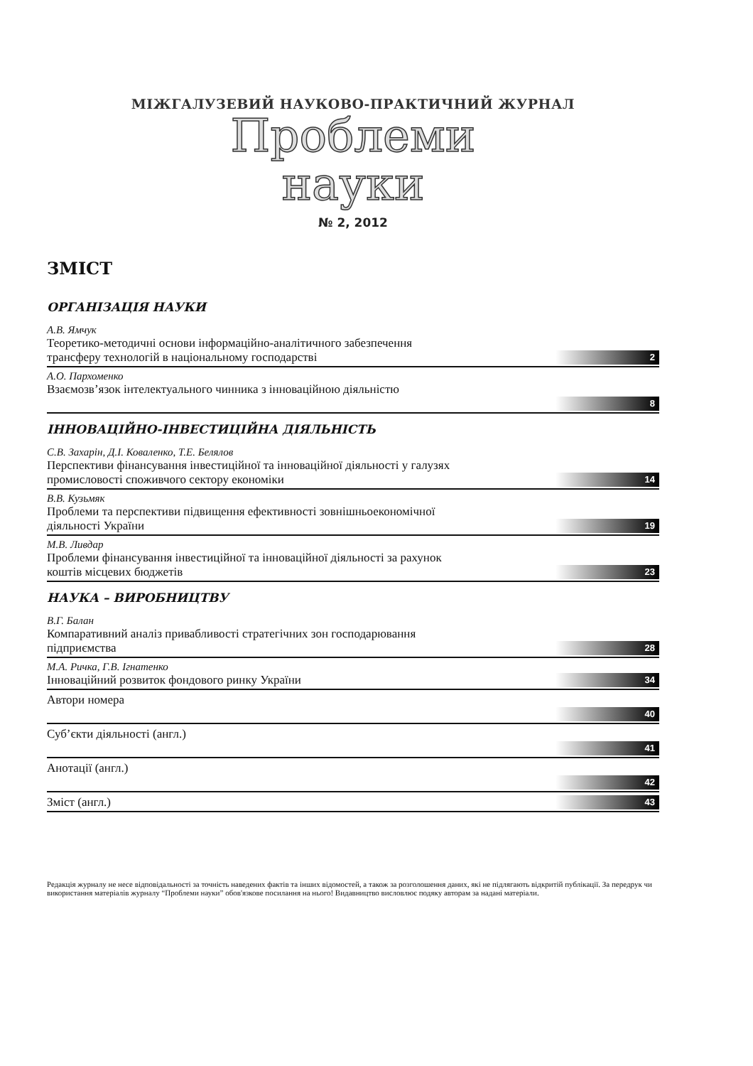МІЖГАЛУЗЕВИЙ НАУКОВО-ПРАКТИЧНИЙ ЖУРНАЛ
Проблеми
науки
№ 2, 2012
ЗМІСТ
ОРГАНІЗАЦІЯ НАУКИ
А.В. Ямчук
Теоретико-методичні основи інформаційно-аналітичного забезпечення
трансферу технологій в національному господарстві 2
А.О. Пархоменко
Взаємозв’язок інтелектуального чинника з інноваційною діяльністю
8
ІННОВАЦІЙНО-ІНВЕСТИЦІЙНА ДІЯЛЬНІСТЬ
С.В. Захарін, Д.І. Коваленко, Т.Е. Белялов
Перспективи фінансування інвестиційної та інноваційної діяльності у галузях
промисловості споживчого сектору економіки 14
В.В. Кузьмяк
Проблеми та перспективи підвищення ефективності зовнішньоекономічної
діяльності України 19
М.В. Ливдар
Проблеми фінансування інвестиційної та інноваційної діяльності за рахунок
коштів місцевих бюджетів 23
НАУКА – ВИРОБНИЦТВУ
В.Г. Балан
Компаративний аналіз привабливості стратегічних зон господарювання
підприємства 28
М.А. Ричка, Г.В. Ігнатенко
Інноваційний розвиток фондового ринку України 34
Автори номера
40
Суб’єкти діяльності (англ.)
41
Анотації (англ.)
42
Зміст (англ.) 43
Редакція журналу не несе відповідальності за точність наведених фактів та інших відомостей, а також за розголошення даних, які не підлягають відкритій публікації. За передрук чи використання матеріалів журналу “Проблеми науки” обов'язкове посилання на нього! Видавництво висловлює подяку авторам за надані матеріали.